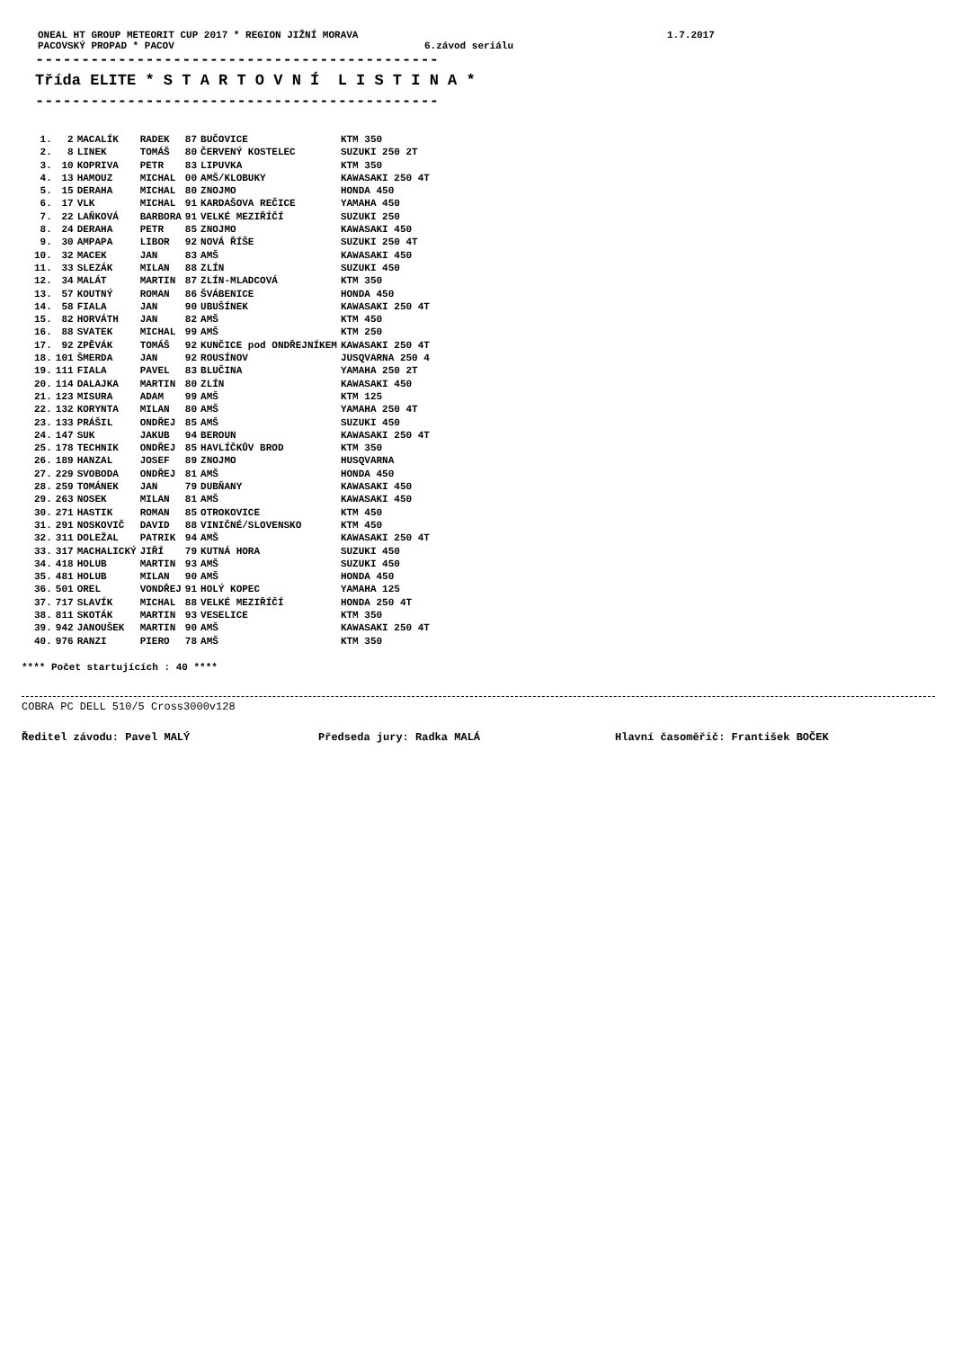ONEAL HT GROUP METEORIT CUP 2017 * REGION JIŽNÍ MORAVA 1.7.2017
PACOVSKÝ PROPAD * PACOV 6.závod seriálu
--------------------------------------------
Třída ELITE * S T A R T O V N Í L I S T I N A *
--------------------------------------------
| 1. | 2 | MACALÍK | RADEK | 87 | BUČOVICE | KTM 350 |
| 2. | 8 | LINEK | TOMÁŠ | 80 | ČERVENÝ KOSTELEC | SUZUKI 250 2T |
| 3. | 10 | KOPRIVA | PETR | 83 | LIPUVKA | KTM 350 |
| 4. | 13 | HAMOUZ | MICHAL | 00 | AMŠ/KLOBUKY | KAWASAKI 250 4T |
| 5. | 15 | DERAHA | MICHAL | 80 | ZNOJMO | HONDA 450 |
| 6. | 17 | VLK | MICHAL | 91 | KARDAŠOVA REČICE | YAMAHA 450 |
| 7. | 22 | LAŇKOVÁ | BARBORA | 91 | VELKÉ MEZIŘÍČÍ | SUZUKI 250 |
| 8. | 24 | DERAHA | PETR | 85 | ZNOJMO | KAWASAKI 450 |
| 9. | 30 | AMPAPA | LIBOR | 92 | NOVÁ ŘÍŠE | SUZUKI 250 4T |
| 10. | 32 | MACEK | JAN | 83 | AMŠ | KAWASAKI 450 |
| 11. | 33 | SLEZÁK | MILAN | 88 | ZLÍN | SUZUKI 450 |
| 12. | 34 | MALÁT | MARTIN | 87 | ZLÍN-MLADCOVÁ | KTM 350 |
| 13. | 57 | KOUTNÝ | ROMAN | 86 | ŠVÁBENICE | HONDA 450 |
| 14. | 58 | FIALA | JAN | 90 | UBUŠÍNEK | KAWASAKI 250 4T |
| 15. | 82 | HORVÁTH | JAN | 82 | AMŠ | KTM 450 |
| 16. | 88 | SVATEK | MICHAL | 99 | AMŠ | KTM 250 |
| 17. | 92 | ZPĚVÁK | TOMÁŠ | 92 | KUNČICE pod ONDŘEJNÍKEM | KAWASAKI 250 4T |
| 18. | 101 | ŠMERDA | JAN | 92 | ROUSÍNOV | JUSQVARNA 250 4 |
| 19. | 111 | FIALA | PAVEL | 83 | BLUČINA | YAMAHA 250 2T |
| 20. | 114 | DALAJKA | MARTIN | 80 | ZLÍN | KAWASAKI 450 |
| 21. | 123 | MISURA | ADAM | 99 | AMŠ | KTM 125 |
| 22. | 132 | KORYNTA | MILAN | 80 | AMŠ | YAMAHA 250 4T |
| 23. | 133 | PRÁŠIL | ONDŘEJ | 85 | AMŠ | SUZUKI 450 |
| 24. | 147 | SUK | JAKUB | 94 | BEROUN | KAWASAKI 250 4T |
| 25. | 178 | TECHNIK | ONDŘEJ | 85 | HAVLÍČKŮV BROD | KTM 350 |
| 26. | 189 | HANZAL | JOSEF | 89 | ZNOJMO | HUSQVARNA |
| 27. | 229 | SVOBODA | ONDŘEJ | 81 | AMŠ | HONDA 450 |
| 28. | 259 | TOMÁNEK | JAN | 79 | DUBŇANY | KAWASAKI 450 |
| 29. | 263 | NOSEK | MILAN | 81 | AMŠ | KAWASAKI 450 |
| 30. | 271 | HASTIK | ROMAN | 85 | OTROKOVICE | KTM 450 |
| 31. | 291 | NOSKOVIČ | DAVID | 88 | VINIČNÉ/SLOVENSKO | KTM 450 |
| 32. | 311 | DOLEŽAL | PATRIK | 94 | AMŠ | KAWASAKI 250 4T |
| 33. | 317 | MACHALICKÝ | JIŘÍ | 79 | KUTNÁ HORA | SUZUKI 450 |
| 34. | 418 | HOLUB | MARTIN | 93 | AMŠ | SUZUKI 450 |
| 35. | 481 | HOLUB | MILAN | 90 | AMŠ | HONDA 450 |
| 36. | 501 | OREL | VONDŘEJ | 91 | HOLÝ KOPEC | YAMAHA 125 |
| 37. | 717 | SLAVÍK | MICHAL | 88 | VELKÉ MEZIŘÍČÍ | HONDA 250 4T |
| 38. | 811 | SKOTÁK | MARTIN | 93 | VESELICE | KTM 350 |
| 39. | 942 | JANOUŠEK | MARTIN | 90 | AMŠ | KAWASAKI 250 4T |
| 40. | 976 | RANZI | PIERO | 78 | AMŠ | KTM 350 |
**** Počet startujících : 40 ****
COBRA PC DELL 510/5 Cross3000v128
Ředitel závodu: Pavel MALÝ Předseda jury: Radka MALÁ Hlavní časoměřič: František BOČEK